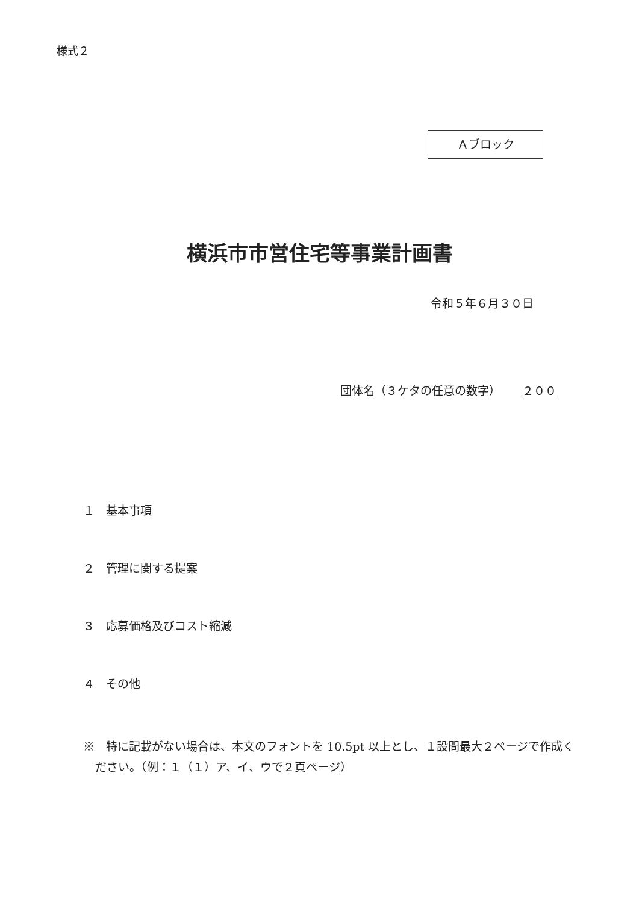様式２
Ａブロック
横浜市市営住宅等事業計画書
令和５年６月３０日
団体名（３ケタの任意の数字） ２００
１　基本事項
２　管理に関する提案
３　応募価格及びコスト縮減
４　その他
※　特に記載がない場合は、本文のフォントを 10.5pt 以上とし、１設問最大２ページで作成ください。（例：１（１）ア、イ、ウで２頁ページ）